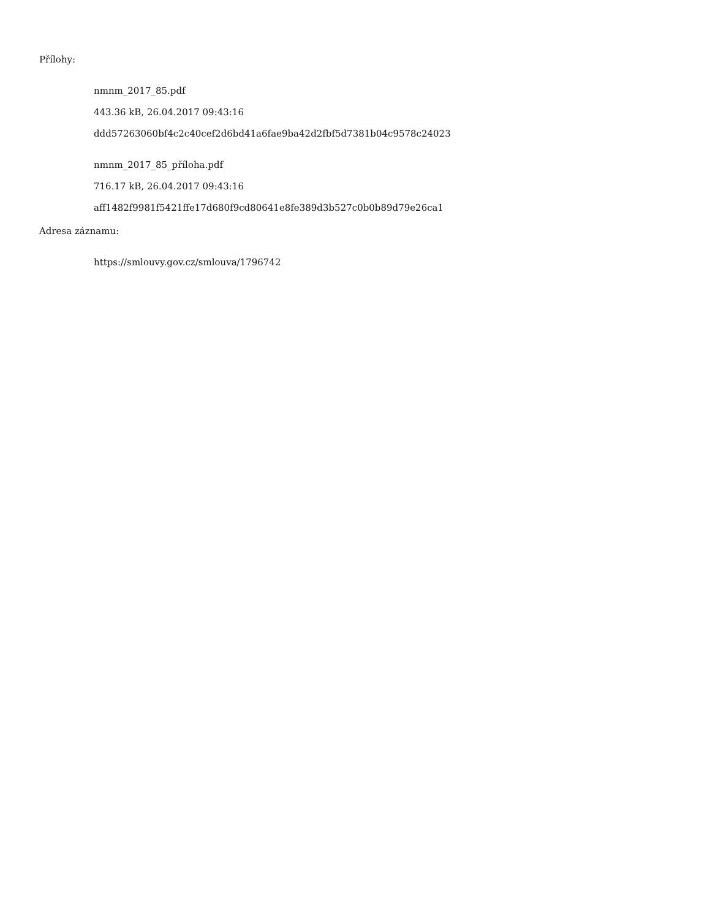Přílohy:
nmnm_2017_85.pdf
443.36 kB, 26.04.2017 09:43:16
ddd57263060bf4c2c40cef2d6bd41a6fae9ba42d2fbf5d7381b04c9578c24023
nmnm_2017_85_příloha.pdf
716.17 kB, 26.04.2017 09:43:16
aff1482f9981f5421ffe17d680f9cd80641e8fe389d3b527c0b0b89d79e26ca1
Adresa záznamu:
https://smlouvy.gov.cz/smlouva/1796742